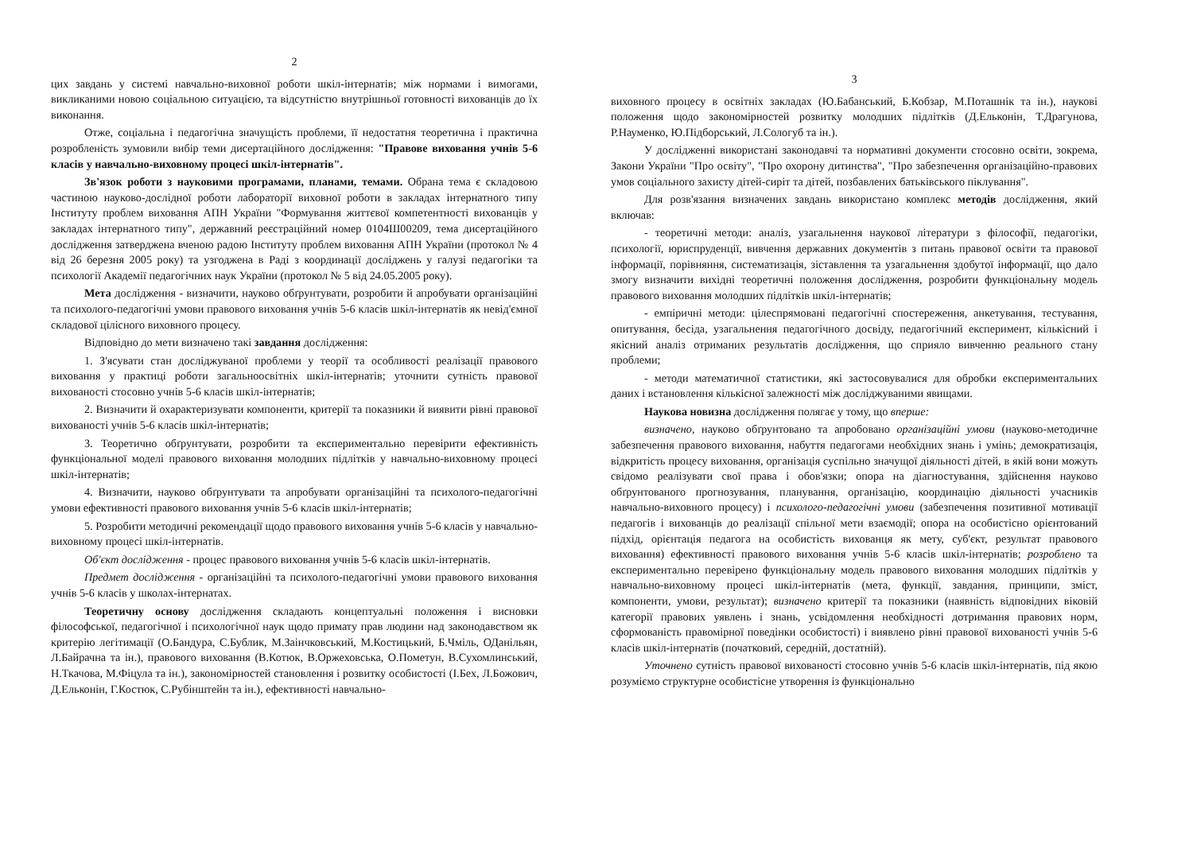2
цих завдань у системі навчально-виховної роботи шкіл-інтернатів; між нормами і вимогами, викликаними новою соціальною ситуацією, та відсутністю внутрішньої готовності вихованців до їх виконання.
Отже, соціальна і педагогічна значущість проблеми, її недостатня теоретична і практична розробленість зумовили вибір теми дисертаційного дослідження: "Правове виховання учнів 5-6 класів у навчально-виховному процесі шкіл-інтернатів".
Зв'язок роботи з науковими програмами, планами, темами. Обрана тема є складовою частиною науково-дослідної роботи лабораторії виховної роботи в закладах інтернатного типу Інституту проблем виховання АПН України "Формування життєвої компетентності вихованців у закладах інтернатного типу", державний реєстраційний номер 0104Ш00209, тема дисертаційного дослідження затверджена вченою радою Інституту проблем виховання АПН України (протокол № 4 від 26 березня 2005 року) та узгоджена в Раді з координації досліджень у галузі педагогіки та психології Академії педагогічних наук України (протокол № 5 від 24.05.2005 року).
Мета дослідження - визначити, науково обґрунтувати, розробити й апробувати організаційні та психолого-педагогічні умови правового виховання учнів 5-6 класів шкіл-інтернатів як невід'ємної складової цілісного виховного процесу.
Відповідно до мети визначено такі завдання дослідження:
1. З'ясувати стан досліджуваної проблеми у теорії та особливості реалізації правового виховання у практиці роботи загальноосвітніх шкіл-інтернатів; уточнити сутність правової вихованості стосовно учнів 5-6 класів шкіл-інтернатів;
2. Визначити й охарактеризувати компоненти, критерії та показники й виявити рівні правової вихованості учнів 5-6 класів шкіл-інтернатів;
3. Теоретично обґрунтувати, розробити та експериментально перевірити ефективність функціональної моделі правового виховання молодших підлітків у навчально-виховному процесі шкіл-інтернатів;
4. Визначити, науково обґрунтувати та апробувати організаційні та психолого-педагогічні умови ефективності правового виховання учнів 5-6 класів шкіл-інтернатів;
5. Розробити методичні рекомендації щодо правового виховання учнів 5-6 класів у навчально-виховному процесі шкіл-інтернатів.
Об'єкт дослідження - процес правового виховання учнів 5-6 класів шкіл-інтернатів.
Предмет дослідження - організаційні та психолого-педагогічні умови правового виховання учнів 5-6 класів у школах-інтернатах.
Теоретичну основу дослідження складають концептуальні положення і висновки філософської, педагогічної і психологічної наук щодо примату прав людини над законодавством як критерію легітимації (О.Бандура, С.Бублик, М.Заінчковський, М.Костицький, Б.Чміль, ОДанільян, Л.Байрачна та ін.), правового виховання (В.Котюк, В.Оржеховська, О.Пометун, В.Сухомлинський, Н.Ткачова, М.Фіцула та ін.), закономірностей становлення і розвитку особистості (І.Бех, Л.Божович, Д.Ельконін, Г.Костюк, С.Рубінштейн та ін.), ефективності навчально-
3
виховного процесу в освітніх закладах (Ю.Бабанський, Б.Кобзар, М.Поташнік та ін.), наукові положення щодо закономірностей розвитку молодших підлітків (Д.Ельконін, Т.Драгунова, Р.Науменко, Ю.Підборський, Л.Сологуб та ін.).
У дослідженні використані законодавчі та нормативні документи стосовно освіти, зокрема, Закони України "Про освіту", "Про охорону дитинства", "Про забезпечення організаційно-правових умов соціального захисту дітей-сиріт та дітей, позбавлених батьківського піклування".
Для розв'язання визначених завдань використано комплекс методів дослідження, який включав:
- теоретичні методи: аналіз, узагальнення наукової літератури з філософії, педагогіки, психології, юриспруденції, вивчення державних документів з питань правової освіти та правової інформації, порівняння, систематизація, зіставлення та узагальнення здобутої інформації, що дало змогу визначити вихідні теоретичні положення дослідження, розробити функціональну модель правового виховання молодших підлітків шкіл-інтернатів;
- емпіричні методи: цілеспрямовані педагогічні спостереження, анкетування, тестування, опитування, бесіда, узагальнення педагогічного досвіду, педагогічний експеримент, кількісний і якісний аналіз отриманих результатів дослідження, що сприяло вивченню реального стану проблеми;
- методи математичної статистики, які застосовувалися для обробки експериментальних даних і встановлення кількісної залежності між досліджуваними явищами.
Наукова новизна дослідження полягає у тому, що вперше:
визначено, науково обґрунтовано та апробовано організаційні умови (науково-методичне забезпечення правового виховання, набуття педагогами необхідних знань і умінь; демократизація, відкритість процесу виховання, організація суспільно значущої діяльності дітей, в якій вони можуть свідомо реалізувати свої права і обов'язки; опора на діагностування, здійснення науково обґрунтованого прогнозування, планування, організацію, координацію діяльності учасників навчально-виховного процесу) і психолого-педагогічні умови (забезпечення позитивної мотивації педагогів і вихованців до реалізації спільної мети взаємодії; опора на особистісно орієнтований підхід, орієнтація педагога на особистість вихованця як мету, суб'єкт, результат правового виховання) ефективності правового виховання учнів 5-6 класів шкіл-інтернатів; розроблено та експериментально перевірено функціональну модель правового виховання молодших підлітків у навчально-виховному процесі шкіл-інтернатів (мета, функції, завдання, принципи, зміст, компоненти, умови, результат); визначено критерії та показники (наявність відповідних віковій категорії правових уявлень і знань, усвідомлення необхідності дотримання правових норм, сформованість правомірної поведінки особистості) і виявлено рівні правової вихованості учнів 5-6 класів шкіл-інтернатів (початковий, середній, достатній).
Уточнено сутність правової вихованості стосовно учнів 5-6 класів шкіл-інтернатів, під якою розуміємо структурне особистісне утворення із функціонально